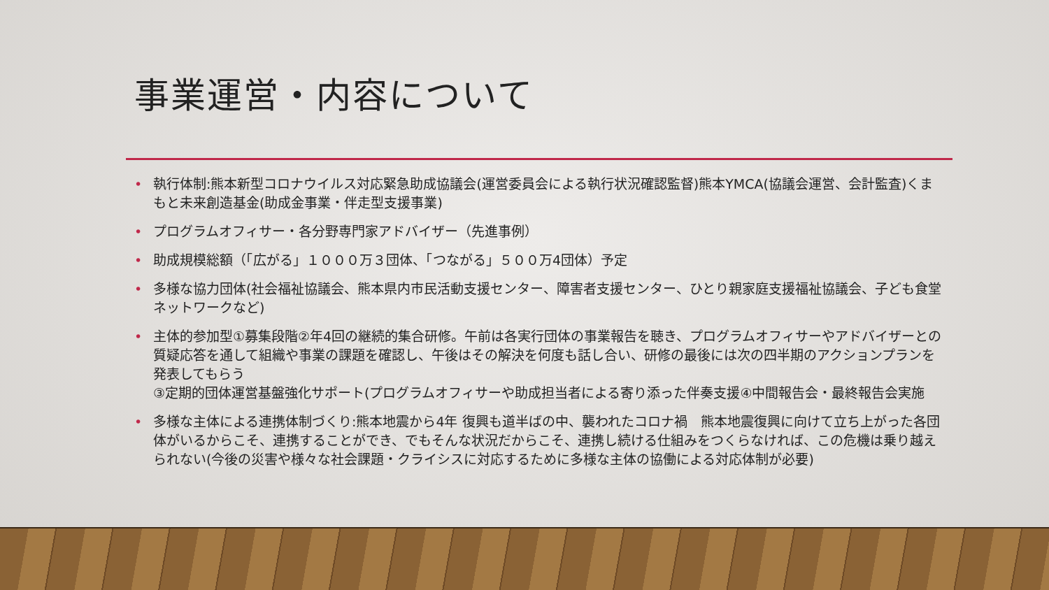事業運営・内容について
• 執行体制:熊本新型コロナウイルス対応緊急助成協議会(運営委員会による執行状況確認監督)熊本YMCA(協議会運営、会計監査)くまもと未来創造基金(助成金事業・伴走型支援事業)
• プログラムオフィサー・各分野専門家アドバイザー（先進事例）
• 助成規模総額（「広がる」１０００万３団体、「つながる」５００万4団体）予定
• 多様な協力団体(社会福祉協議会、熊本県内市民活動支援センター、障害者支援センター、ひとり親家庭支援福祉協議会、子ども食堂ネットワークなど)
• 主体的参加型①募集段階②年4回の継続的集合研修。午前は各実行団体の事業報告を聴き、プログラムオフィサーやアドバイザーとの質疑応答を通して組織や事業の課題を確認し、午後はその解決を何度も話し合い、研修の最後には次の四半期のアクションプランを発表してもらう
③定期的団体運営基盤強化サポート(プログラムオフィサーや助成担当者による寄り添った伴奏支援④中間報告会・最終報告会実施
• 多様な主体による連携体制づくり:熊本地震から4年 復興も道半ばの中、襲われたコロナ禍　熊本地震復興に向けて立ち上がった各団体がいるからこそ、連携することができ、でもそんな状況だからこそ、連携し続ける仕組みをつくらなければ、この危機は乗り越えられない(今後の災害や様々な社会課題・クライシスに対応するために多様な主体の協働による対応体制が必要)